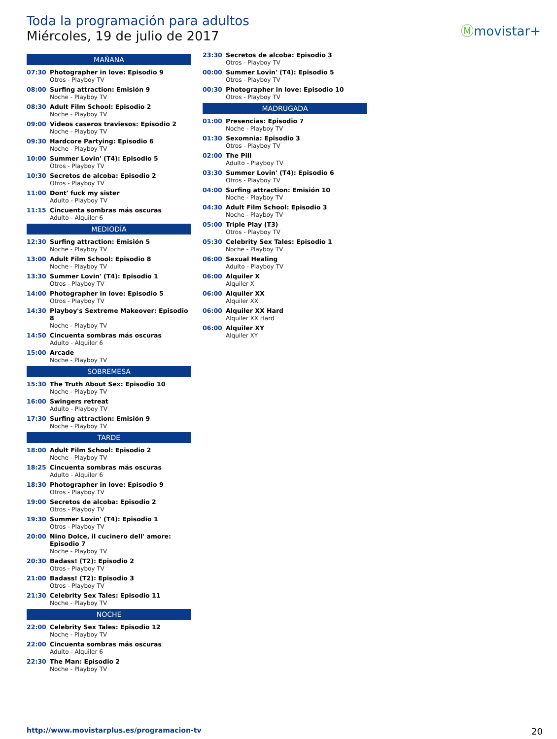Toda la programación para adultos
Miércoles, 19 de julio de 2017
Ⓜmovistar+
MAÑANA
07:30 Photographer in love: Episodio 9
Otros - Playboy TV
08:00 Surfing attraction: Emisión 9
Noche - Playboy TV
08:30 Adult Film School: Episodio 2
Noche - Playboy TV
09:00 Videos caseros traviesos: Episodio 2
Noche - Playboy TV
09:30 Hardcore Partying: Episodio 6
Noche - Playboy TV
10:00 Summer Lovin' (T4): Episodio 5
Otros - Playboy TV
10:30 Secretos de alcoba: Episodio 2
Otros - Playboy TV
11:00 Dont' fuck my sister
Adulto - Playboy TV
11:15 Cincuenta sombras más oscuras
Adulto - Alquiler 6
MEDIODÍA
12:30 Surfing attraction: Emisión 5
Noche - Playboy TV
13:00 Adult Film School: Episodio 8
Noche - Playboy TV
13:30 Summer Lovin' (T4): Episodio 1
Otros - Playboy TV
14:00 Photographer in love: Episodio 5
Otros - Playboy TV
14:30 Playboy's Sextreme Makeover: Episodio 8
Noche - Playboy TV
14:50 Cincuenta sombras más oscuras
Adulto - Alquiler 6
15:00 Arcade
Noche - Playboy TV
SOBREMESA
15:30 The Truth About Sex: Episodio 10
Noche - Playboy TV
16:00 Swingers retreat
Adulto - Playboy TV
17:30 Surfing attraction: Emisión 9
Noche - Playboy TV
TARDE
18:00 Adult Film School: Episodio 2
Noche - Playboy TV
18:25 Cincuenta sombras más oscuras
Adulto - Alquiler 6
18:30 Photographer in love: Episodio 9
Otros - Playboy TV
19:00 Secretos de alcoba: Episodio 2
Otros - Playboy TV
19:30 Summer Lovin' (T4): Episodio 1
Otros - Playboy TV
20:00 Nino Dolce, il cucinero dell' amore: Episodio 7
Noche - Playboy TV
20:30 Badass! (T2): Episodio 2
Otros - Playboy TV
21:00 Badass! (T2): Episodio 3
Otros - Playboy TV
21:30 Celebrity Sex Tales: Episodio 11
Noche - Playboy TV
NOCHE
22:00 Celebrity Sex Tales: Episodio 12
Noche - Playboy TV
22:00 Cincuenta sombras más oscuras
Adulto - Alquiler 6
22:30 The Man: Episodio 2
Noche - Playboy TV
23:30 Secretos de alcoba: Episodio 3
Otros - Playboy TV
00:00 Summer Lovin' (T4): Episodio 5
Otros - Playboy TV
00:30 Photographer in love: Episodio 10
Otros - Playboy TV
MADRUGADA
01:00 Presencias: Episodio 7
Noche - Playboy TV
01:30 Sexomnia: Episodio 3
Otros - Playboy TV
02:00 The Pill
Adulto - Playboy TV
03:30 Summer Lovin' (T4): Episodio 6
Otros - Playboy TV
04:00 Surfing attraction: Emisión 10
Noche - Playboy TV
04:30 Adult Film School: Episodio 3
Noche - Playboy TV
05:00 Triple Play (T3)
Otros - Playboy TV
05:30 Celebrity Sex Tales: Episodio 1
Noche - Playboy TV
06:00 Sexual Healing
Adulto - Playboy TV
06:00 Alquiler X
Alquiler X
06:00 Alquiler XX
Alquiler XX
06:00 Alquiler XX Hard
Alquiler XX Hard
06:00 Alquiler XY
Alquiler XY
http://www.movistarplus.es/programacion-tv
20